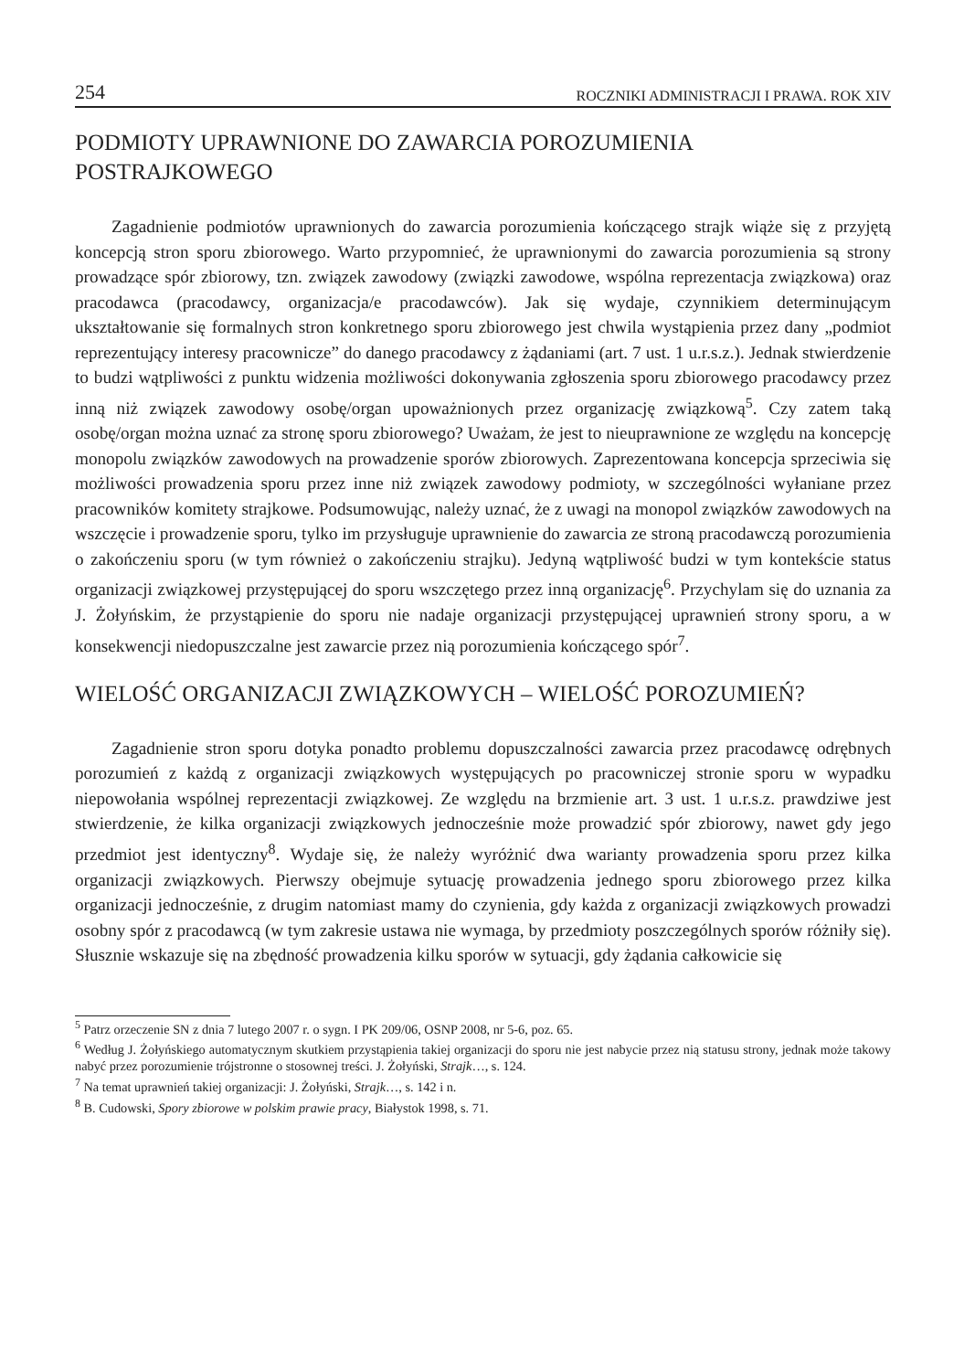254 ROCZNIKI ADMINISTRACJI I PRAWA. ROK XIV
PODMIOTY UPRAWNIONE DO ZAWARCIA POROZUMIENIA POSTRAJKOWEGO
Zagadnienie podmiotów uprawnionych do zawarcia porozumienia kończącego strajk wiąże się z przyjętą koncepcją stron sporu zbiorowego. Warto przypomnieć, że uprawnionymi do zawarcia porozumienia są strony prowadzące spór zbiorowy, tzn. związek zawodowy (związki zawodowe, wspólna reprezentacja związkowa) oraz pracodawca (pracodawcy, organizacja/e pracodawców). Jak się wydaje, czynnikiem determinującym ukształtowanie się formalnych stron konkretnego sporu zbiorowego jest chwila wystąpienia przez dany „podmiot reprezentujący interesy pracownicze” do danego pracodawcy z żądaniami (art. 7 ust. 1 u.r.s.z.). Jednak stwierdzenie to budzi wątpliwości z punktu widzenia możliwości dokonywania zgłoszenia sporu zbiorowego pracodawcy przez inną niż związek zawodowy osobę/organ upoważnionych przez organizację związkową<sup>5</sup>. Czy zatem taką osobę/organ można uznać za stronę sporu zbiorowego? Uważam, że jest to nieuprawnione ze względu na koncepcję monopolu związków zawodowych na prowadzenie sporów zbiorowych. Zaprezentowana koncepcja sprzeciwia się możliwości prowadzenia sporu przez inne niż związek zawodowy podmioty, w szczególności wyłaniane przez pracowników komitety strajkowe. Podsumowując, należy uznać, że z uwagi na monopol związków zawodowych na wszczęcie i prowadzenie sporu, tylko im przysługuje uprawnienie do zawarcia ze stroną pracodawczą porozumienia o zakończeniu sporu (w tym również o zakończeniu strajku). Jedyną wątpliwość budzi w tym kontekście status organizacji związkowej przystępującej do sporu wszczętego przez inną organizację<sup>6</sup>. Przychylam się do uznania za J. Żołyńskim, że przystąpienie do sporu nie nadaje organizacji przystępującej uprawnień strony sporu, a w konsekwencji niedopuszczalne jest zawarcie przez nią porozumienia kończącego spór<sup>7</sup>.
WIELOŚĆ ORGANIZACJI ZWIĄZKOWYCH – WIELOŚĆ POROZUMIEŃ?
Zagadnienie stron sporu dotyka ponadto problemu dopuszczalności zawarcia przez pracodawcę odrębnych porozumień z każdą z organizacji związkowych występujących po pracowniczej stronie sporu w wypadku niepowołania wspólnej reprezentacji związkowej. Ze względu na brzmienie art. 3 ust. 1 u.r.s.z. prawdziwe jest stwierdzenie, że kilka organizacji związkowych jednocześnie może prowadzić spór zbiorowy, nawet gdy jego przedmiot jest identyczny<sup>8</sup>. Wydaje się, że należy wyróżnić dwa warianty prowadzenia sporu przez kilka organizacji związkowych. Pierwszy obejmuje sytuację prowadzenia jednego sporu zbiorowego przez kilka organizacji jednocześnie, z drugim natomiast mamy do czynienia, gdy każda z organizacji związkowych prowadzi osobny spór z pracodawcą (w tym zakresie ustawa nie wymaga, by przedmioty poszczególnych sporów różniły się). Słusznie wskazuje się na zbędność prowadzenia kilku sporów w sytuacji, gdy żądania całkowicie się
<sup>5</sup> Patrz orzeczenie SN z dnia 7 lutego 2007 r. o sygn. I PK 209/06, OSNP 2008, nr 5-6, poz. 65.
<sup>6</sup> Według J. Żołyńskiego automatycznym skutkiem przystąpienia takiej organizacji do sporu nie jest nabycie przez nią statusu strony, jednak może takowy nabyć przez porozumienie trójstronne o stosownej treści. J. Żołyński, Strajk…, s. 124.
<sup>7</sup> Na temat uprawnień takiej organizacji: J. Żołyński, Strajk…, s. 142 i n.
<sup>8</sup> B. Cudowski, Spory zbiorowe w polskim prawie pracy, Białystok 1998, s. 71.